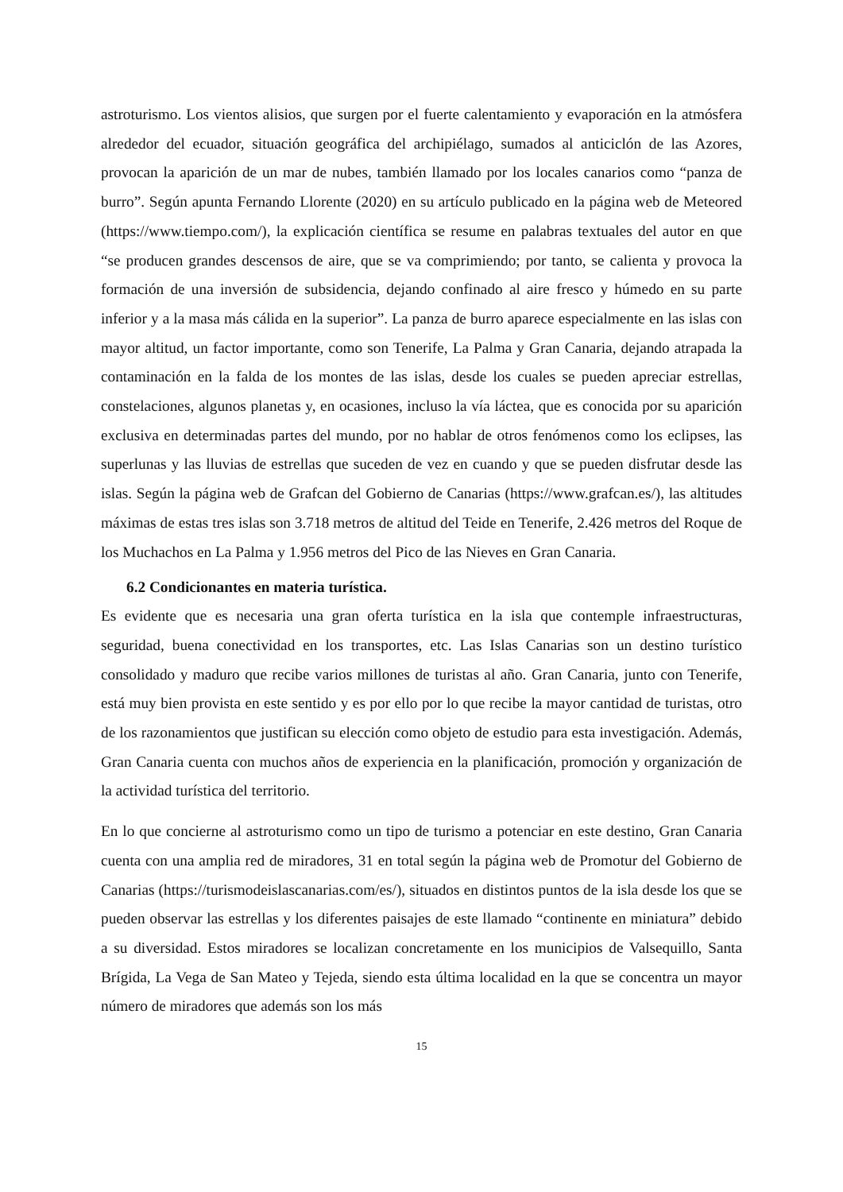astroturismo. Los vientos alisios, que surgen por el fuerte calentamiento y evaporación en la atmósfera alrededor del ecuador, situación geográfica del archipiélago, sumados al anticiclón de las Azores, provocan la aparición de un mar de nubes, también llamado por los locales canarios como “panza de burro”. Según apunta Fernando Llorente (2020) en su artículo publicado en la página web de Meteored (https://www.tiempo.com/), la explicación científica se resume en palabras textuales del autor en que “se producen grandes descensos de aire, que se va comprimiendo; por tanto, se calienta y provoca la formación de una inversión de subsidencia, dejando confinado al aire fresco y húmedo en su parte inferior y a la masa más cálida en la superior”. La panza de burro aparece especialmente en las islas con mayor altitud, un factor importante, como son Tenerife, La Palma y Gran Canaria, dejando atrapada la contaminación en la falda de los montes de las islas, desde los cuales se pueden apreciar estrellas, constelaciones, algunos planetas y, en ocasiones, incluso la vía láctea, que es conocida por su aparición exclusiva en determinadas partes del mundo, por no hablar de otros fenómenos como los eclipses, las superlunas y las lluvias de estrellas que suceden de vez en cuando y que se pueden disfrutar desde las islas. Según la página web de Grafcan del Gobierno de Canarias (https://www.grafcan.es/), las altitudes máximas de estas tres islas son 3.718 metros de altitud del Teide en Tenerife, 2.426 metros del Roque de los Muchachos en La Palma y 1.956 metros del Pico de las Nieves en Gran Canaria.
6.2 Condicionantes en materia turística.
Es evidente que es necesaria una gran oferta turística en la isla que contemple infraestructuras, seguridad, buena conectividad en los transportes, etc. Las Islas Canarias son un destino turístico consolidado y maduro que recibe varios millones de turistas al año. Gran Canaria, junto con Tenerife, está muy bien provista en este sentido y es por ello por lo que recibe la mayor cantidad de turistas, otro de los razonamientos que justifican su elección como objeto de estudio para esta investigación. Además, Gran Canaria cuenta con muchos años de experiencia en la planificación, promoción y organización de la actividad turística del territorio.
En lo que concierne al astroturismo como un tipo de turismo a potenciar en este destino, Gran Canaria cuenta con una amplia red de miradores, 31 en total según la página web de Promotur del Gobierno de Canarias (https://turismodeislascanarias.com/es/), situados en distintos puntos de la isla desde los que se pueden observar las estrellas y los diferentes paisajes de este llamado “continente en miniatura” debido a su diversidad. Estos miradores se localizan concretamente en los municipios de Valsequillo, Santa Brígida, La Vega de San Mateo y Tejeda, siendo esta última localidad en la que se concentra un mayor número de miradores que además son los más
15